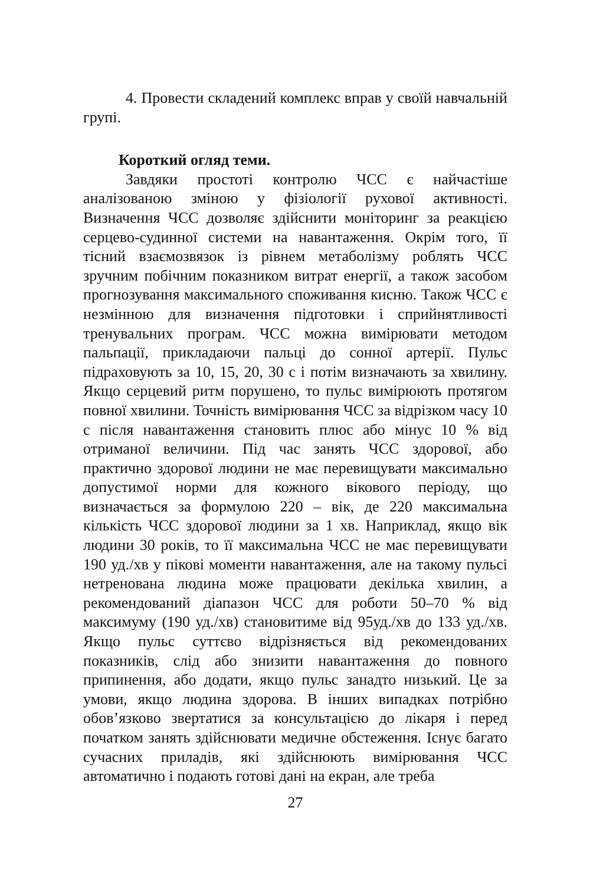4. Провести складений комплекс вправ у своїй навчальній групі.
Короткий огляд теми.
Завдяки простоті контролю ЧСС є найчастіше аналізованою зміною у фізіології рухової активності. Визначення ЧСС дозволяє здійснити моніторинг за реакцією серцево-судинної системи на навантаження. Окрім того, її тісний взаємозвязок із рівнем метаболізму роблять ЧСС зручним побічним показником витрат енергії, а також засобом прогнозування максимального споживання кисню. Також ЧСС є незмінною для визначення підготовки і сприйнятливості тренувальних програм. ЧСС можна вимірювати методом пальпації, прикладаючи пальці до сонної артерії. Пульс підраховують за 10, 15, 20, 30 с і потім визначають за хвилину. Якщо серцевий ритм порушено, то пульс вимірюють протягом повної хвилини. Точність вимірювання ЧСС за відрізком часу 10 с після навантаження становить плюс або мінус 10 % від отриманої величини. Під час занять ЧСС здорової, або практично здорової людини не має перевищувати максимально допустимої норми для кожного вікового періоду, що визначається за формулою 220 – вік, де 220 максимальна кількість ЧСС здорової людини за 1 хв. Наприклад, якщо вік людини 30 років, то її максимальна ЧСС не має перевищувати 190 уд./хв у пікові моменти навантаження, але на такому пульсі нетренована людина може працювати декілька хвилин, а рекомендований діапазон ЧСС для роботи 50–70 % від максимуму (190 уд./хв) становитиме від 95уд./хв до 133 уд./хв. Якщо пульс суттєво відрізняється від рекомендованих показників, слід або знизити навантаження до повного припинення, або додати, якщо пульс занадто низький. Це за умови, якщо людина здорова. В інших випадках потрібно обов’язково звертатися за консультацією до лікаря і перед початком занять здійснювати медичне обстеження. Існує багато сучасних приладів, які здійснюють вимірювання ЧСС автоматично і подають готові дані на екран, але треба
27